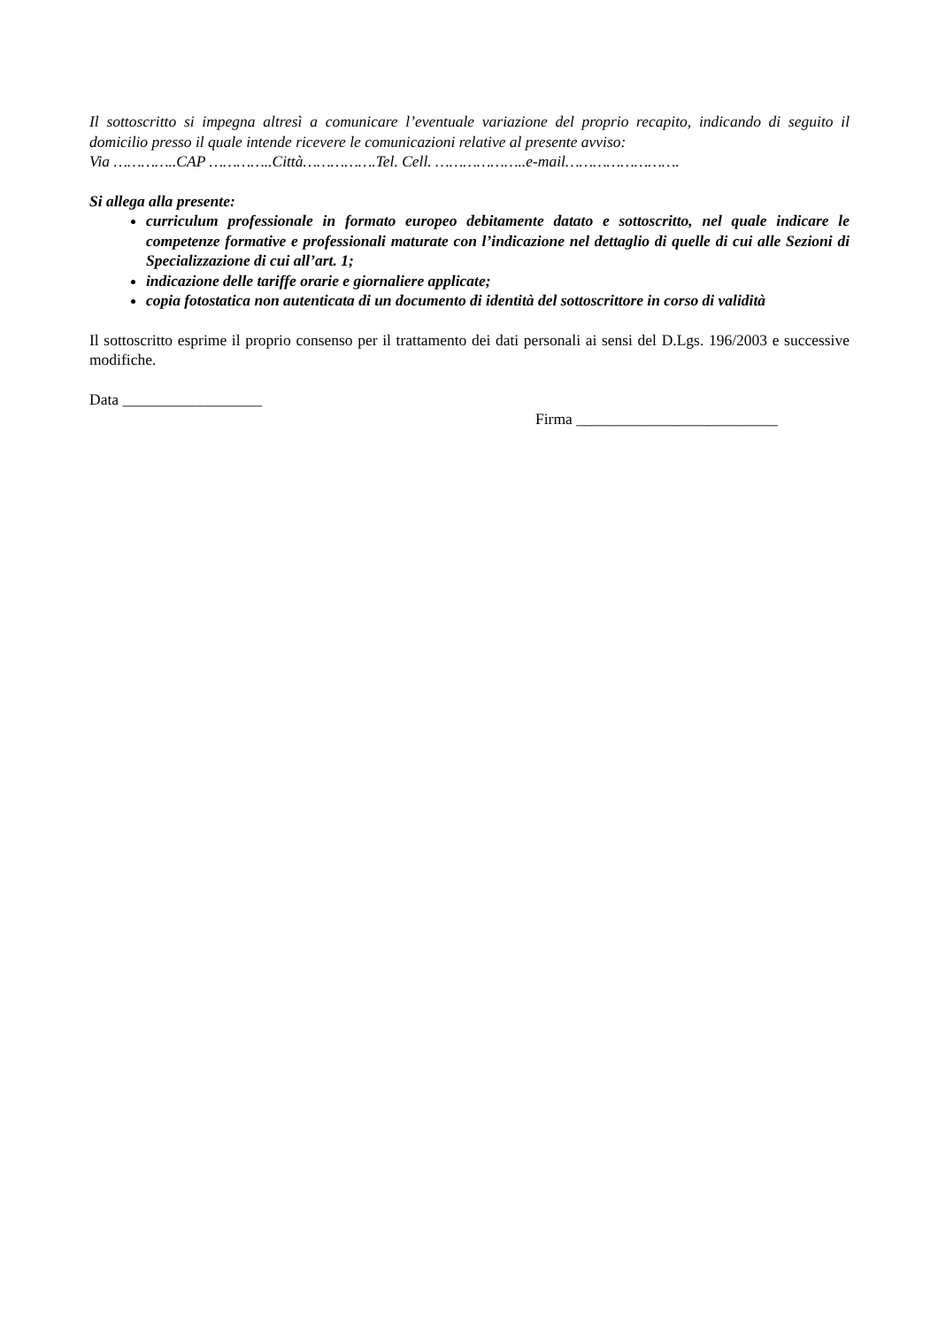Il sottoscritto si impegna altresì a comunicare l’eventuale variazione del proprio recapito, indicando di seguito il domicilio presso il quale intende ricevere le comunicazioni relative al presente avviso:
Via …………..CAP …………..Città…………….Tel. Cell. ………………..e-mail…………………….
Si allega alla presente:
curriculum professionale in formato europeo debitamente datato e sottoscritto, nel quale indicare le competenze formative e professionali maturate con l’indicazione nel dettaglio di quelle di cui alle Sezioni di Specializzazione di cui all’art. 1;
indicazione delle tariffe orarie e giornaliere applicate;
copia fotostatica non autenticata di un documento di identità del sottoscrittore in corso di validità
Il sottoscritto esprime il proprio consenso per il trattamento dei dati personali ai sensi del D.Lgs. 196/2003 e successive modifiche.
Data __________________
Firma __________________________